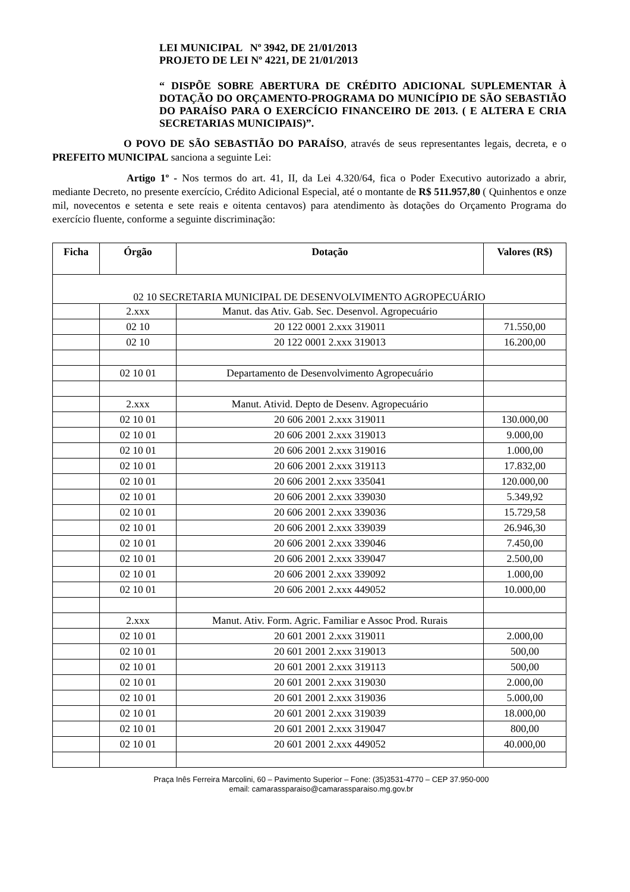LEI MUNICIPAL Nº 3942, DE 21/01/2013
PROJETO DE LEI Nº 4221, DE 21/01/2013
“ DISPÕE SOBRE ABERTURA DE CRÉDITO ADICIONAL SUPLEMENTAR À DOTAÇÃO DO ORÇAMENTO-PROGRAMA DO MUNICÍPIO DE SÃO SEBASTIÃO DO PARAÍSO PARA O EXERCÍCIO FINANCEIRO DE 2013. ( E ALTERA E CRIA SECRETARIAS MUNICIPAIS)”.
O POVO DE SÃO SEBASTIÃO DO PARAÍSO, através de seus representantes legais, decreta, e o PREFEITO MUNICIPAL sanciona a seguinte Lei:
Artigo 1º - Nos termos do art. 41, II, da Lei 4.320/64, fica o Poder Executivo autorizado a abrir, mediante Decreto, no presente exercício, Crédito Adicional Especial, até o montante de R$ 511.957,80 ( Quinhentos e onze mil, novecentos e setenta e sete reais e oitenta centavos) para atendimento às dotações do Orçamento Programa do exercício fluente, conforme a seguinte discriminação:
| Ficha | Órgão | Dotação | Valores (R$) |
| --- | --- | --- | --- |
| 02 10 SECRETARIA MUNICIPAL DE DESENVOLVIMENTO AGROPECUÁRIO | | | |
| | 2.xxx | Manut. das Ativ. Gab. Sec. Desenvol. Agropecuário | |
| | 02 10 | 20 122 0001 2.xxx 319011 | 71.550,00 |
| | 02 10 | 20 122 0001 2.xxx 319013 | 16.200,00 |
| | 02 10 01 | Departamento de Desenvolvimento Agropecuário | |
| | 2.xxx | Manut. Ativid. Depto de Desenv. Agropecuário | |
| | 02 10 01 | 20 606 2001 2.xxx 319011 | 130.000,00 |
| | 02 10 01 | 20 606 2001 2.xxx 319013 | 9.000,00 |
| | 02 10 01 | 20 606 2001 2.xxx 319016 | 1.000,00 |
| | 02 10 01 | 20 606 2001 2.xxx 319113 | 17.832,00 |
| | 02 10 01 | 20 606 2001 2.xxx 335041 | 120.000,00 |
| | 02 10 01 | 20 606 2001 2.xxx 339030 | 5.349,92 |
| | 02 10 01 | 20 606 2001 2.xxx 339036 | 15.729,58 |
| | 02 10 01 | 20 606 2001 2.xxx 339039 | 26.946,30 |
| | 02 10 01 | 20 606 2001 2.xxx 339046 | 7.450,00 |
| | 02 10 01 | 20 606 2001 2.xxx 339047 | 2.500,00 |
| | 02 10 01 | 20 606 2001 2.xxx 339092 | 1.000,00 |
| | 02 10 01 | 20 606 2001 2.xxx 449052 | 10.000,00 |
| | 2.xxx | Manut. Ativ. Form. Agric. Familiar e Assoc Prod. Rurais | |
| | 02 10 01 | 20 601 2001 2.xxx 319011 | 2.000,00 |
| | 02 10 01 | 20 601 2001 2.xxx 319013 | 500,00 |
| | 02 10 01 | 20 601 2001 2.xxx 319113 | 500,00 |
| | 02 10 01 | 20 601 2001 2.xxx 319030 | 2.000,00 |
| | 02 10 01 | 20 601 2001 2.xxx 319036 | 5.000,00 |
| | 02 10 01 | 20 601 2001 2.xxx 319039 | 18.000,00 |
| | 02 10 01 | 20 601 2001 2.xxx 319047 | 800,00 |
| | 02 10 01 | 20 601 2001 2.xxx 449052 | 40.000,00 |
Praça Inês Ferreira Marcolini, 60 – Pavimento Superior – Fone: (35)3531-4770 – CEP 37.950-000
email: camarassparaiso@camarassparaiso.mg.gov.br